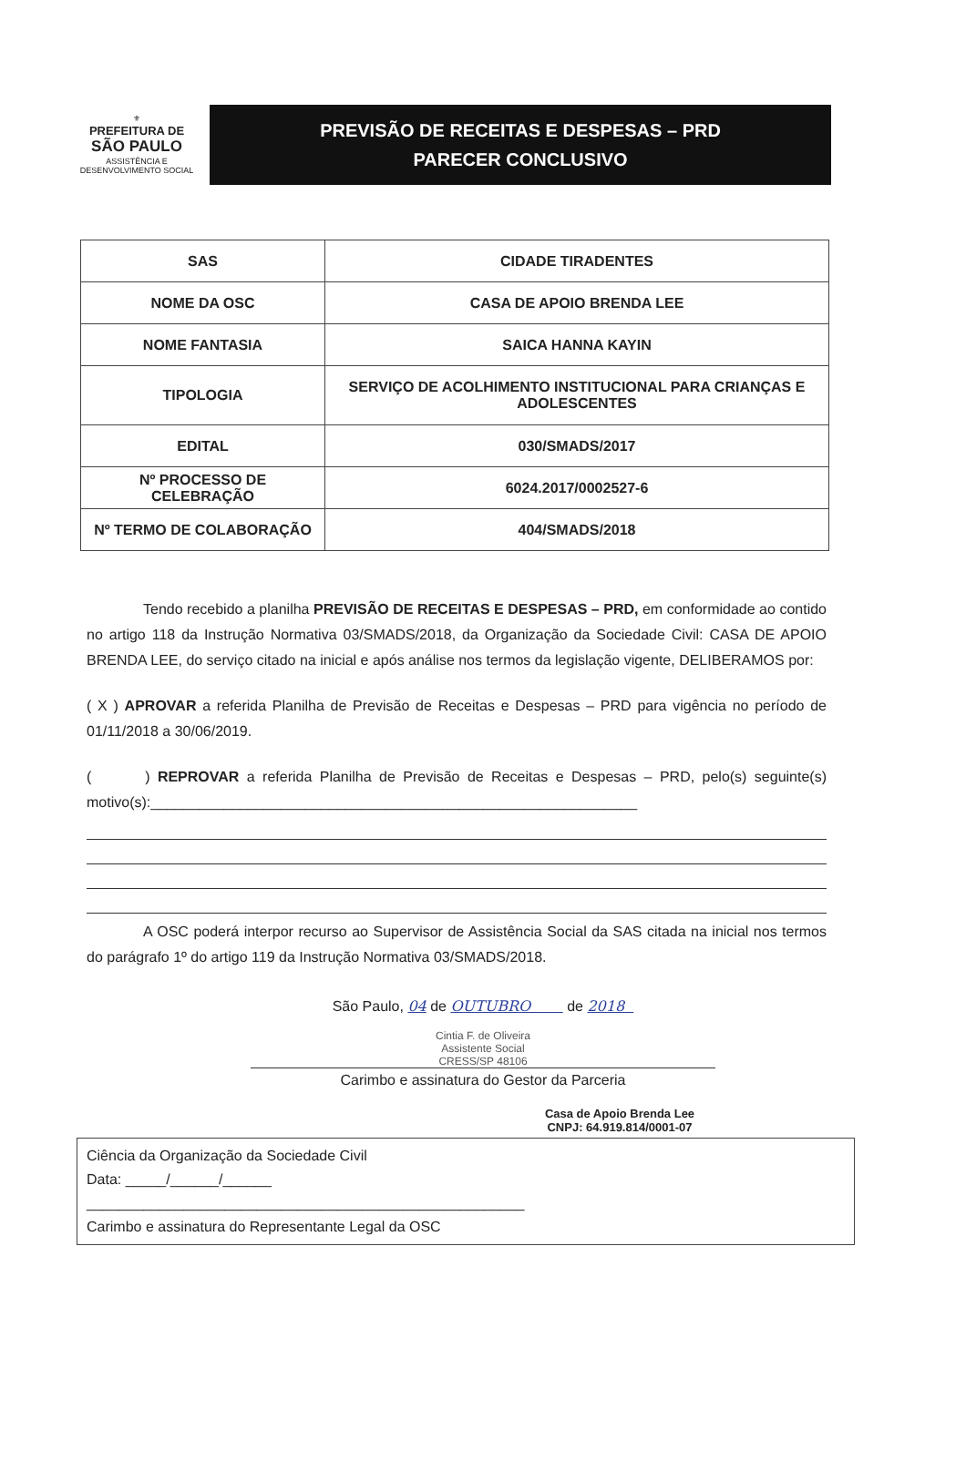⚜
PREFEITURA DE
SÃO PAULO
ASSISTÊNCIA E
DESENVOLVIMENTO SOCIAL
PREVISÃO DE RECEITAS E DESPESAS – PRD
PARECER CONCLUSIVO
| SAS | CIDADE TIRADENTES |
| NOME DA OSC | CASA DE APOIO BRENDA LEE |
| NOME FANTASIA | SAICA HANNA KAYIN |
| TIPOLOGIA | SERVIÇO DE ACOLHIMENTO INSTITUCIONAL PARA CRIANÇAS E ADOLESCENTES |
| EDITAL | 030/SMADS/2017 |
| Nº PROCESSO DE CELEBRAÇÃO | 6024.2017/0002527-6 |
| Nº TERMO DE COLABORAÇÃO | 404/SMADS/2018 |
Tendo recebido a planilha PREVISÃO DE RECEITAS E DESPESAS – PRD, em conformidade ao contido no artigo 118 da Instrução Normativa 03/SMADS/2018, da Organização da Sociedade Civil: CASA DE APOIO BRENDA LEE, do serviço citado na inicial e após análise nos termos da legislação vigente, DELIBERAMOS por:
( X ) APROVAR a referida Planilha de Previsão de Receitas e Despesas – PRD para vigência no período de 01/11/2018 a 30/06/2019.
( ) REPROVAR a referida Planilha de Previsão de Receitas e Despesas – PRD, pelo(s) seguinte(s) motivo(s):____________________________________________________________
A OSC poderá interpor recurso ao Supervisor de Assistência Social da SAS citada na inicial nos termos do parágrafo 1º do artigo 119 da Instrução Normativa 03/SMADS/2018.
São Paulo, 04 de OUTUBRO de 2018
Cintia F. de Oliveira
Assistente Social
CRESS/SP 48106
Carimbo e assinatura do Gestor da Parceria
Casa de Apoio Brenda Lee
CNPJ: 64.919.814/0001-07
Ciência da Organização da Sociedade Civil
Data: _____/______/______
______________________________________________________
Carimbo e assinatura do Representante Legal da OSC